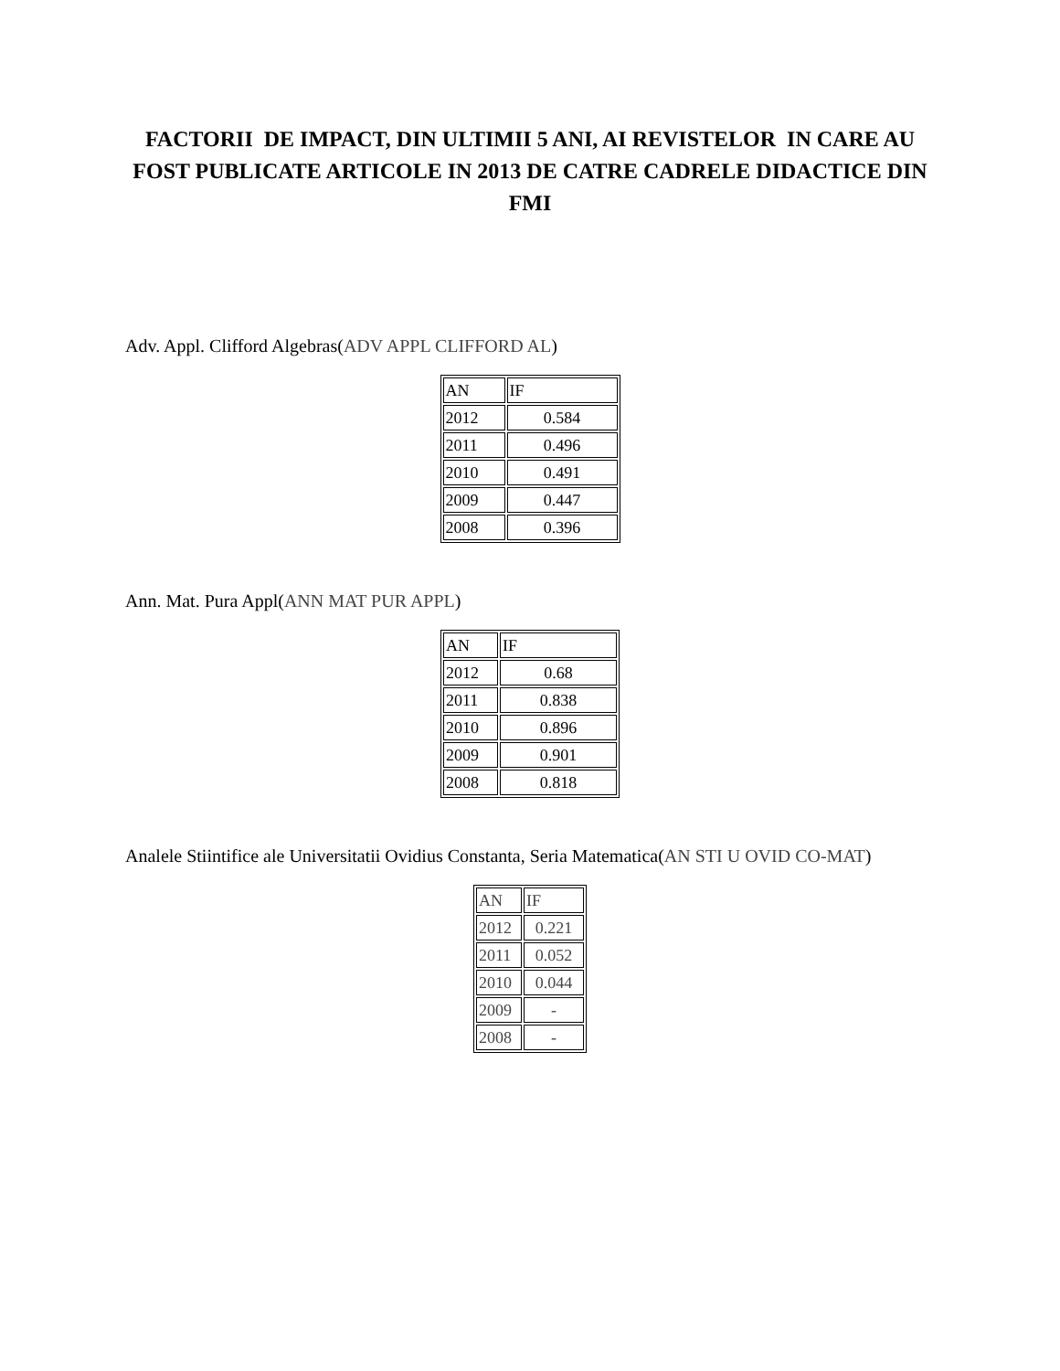FACTORII DE IMPACT, DIN ULTIMII 5 ANI, AI REVISTELOR IN CARE AU FOST PUBLICATE ARTICOLE IN 2013 DE CATRE CADRELE DIDACTICE DIN FMI
Adv. Appl. Clifford Algebras(ADV APPL CLIFFORD AL)
| AN | IF |
| 2012 | 0.584 |
| 2011 | 0.496 |
| 2010 | 0.491 |
| 2009 | 0.447 |
| 2008 | 0.396 |
Ann. Mat. Pura Appl(ANN MAT PUR APPL)
| AN | IF |
| 2012 | 0.68 |
| 2011 | 0.838 |
| 2010 | 0.896 |
| 2009 | 0.901 |
| 2008 | 0.818 |
Analele Stiintifice ale Universitatii Ovidius Constanta, Seria Matematica(AN STI U OVID CO-MAT)
| AN | IF |
| 2012 | 0.221 |
| 2011 | 0.052 |
| 2010 | 0.044 |
| 2009 | - |
| 2008 | - |